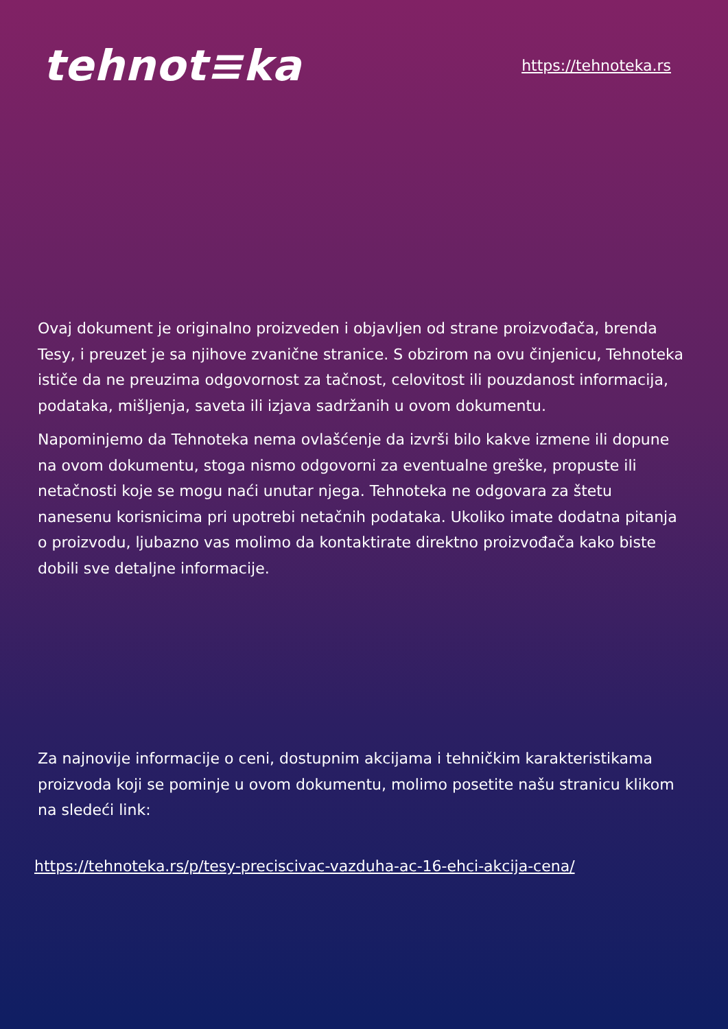tehnot≡ka
https://tehnoteka.rs
Ovaj dokument je originalno proizveden i objavljen od strane proizvođača, brenda Tesy, i preuzet je sa njihove zvanične stranice. S obzirom na ovu činjenicu, Tehnoteka ističe da ne preuzima odgovornost za tačnost, celovitost ili pouzdanost informacija, podataka, mišljenja, saveta ili izjava sadržanih u ovom dokumentu.
Napominjemo da Tehnoteka nema ovlašćenje da izvrši bilo kakve izmene ili dopune na ovom dokumentu, stoga nismo odgovorni za eventualne greške, propuste ili netačnosti koje se mogu naći unutar njega. Tehnoteka ne odgovara za štetu nanesenu korisnicima pri upotrebi netačnih podataka. Ukoliko imate dodatna pitanja o proizvodu, ljubazno vas molimo da kontaktirate direktno proizvođača kako biste dobili sve detaljne informacije.
Za najnovije informacije o ceni, dostupnim akcijama i tehničkim karakteristikama proizvoda koji se pominje u ovom dokumentu, molimo posetite našu stranicu klikom na sledeći link:
https://tehnoteka.rs/p/tesy-preciscivac-vazduha-ac-16-ehci-akcija-cena/